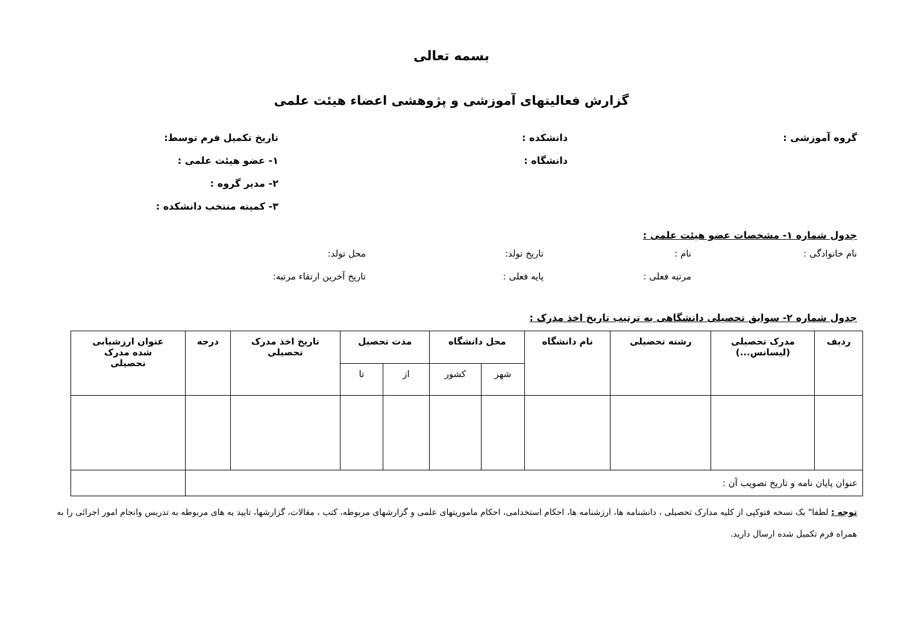بسمه تعالی
گزارش فعالیتهای آموزشی و پژوهشی اعضاء هیئت علمی
گروه آموزشی : دانشکده : تاریخ تکمیل فرم توسط:
دانشگاه : ۱- عضو هیئت علمی :
۲- مدیر گروه :
۳- کمیته منتخب دانشکده :
جدول شماره ۱- مشخصات عضو هیئت علمی :
نام خانوادگی : نام : تاریخ تولد: محل تولد:
مرتبه فعلی : پایه فعلی : تاریخ آخرین ارتقاء مرتبه:
جدول شماره ۲- سوابق تحصیلی دانشگاهی به ترتیب تاریخ اخذ مدرک :
| ردیف | مدرک تحصیلی (لیسانس...) | رشته تحصیلی | نام دانشگاه | محل دانشگاه | | مدت تحصیل | | تاریخ اخذ مدرک تحصیلی | درجه | عنوان ارزشیابی شده مدرک تحصیلی |
| --- | --- | --- | --- | --- | --- | --- | --- | --- | --- | --- |
| | | | | شهر | کشور | از | تا | | | |
| عنوان پایان نامه و تاریخ تصویب آن : | | | | | | | | | | |
توجه : لطفا" یک نسخه فتوکپی از کلیه مدارک تحصیلی ، دانشنامه ها، ارزشنامه ها، احکام استخدامی، احکام ماموریتهای علمی و گزارشهای مربوطه، کتب ، مقالات، گزارشها، تایید یه های مربوطه به تدریس وانجام امور اجرائی را به همراه فرم تکمیل شده ارسال دارید.